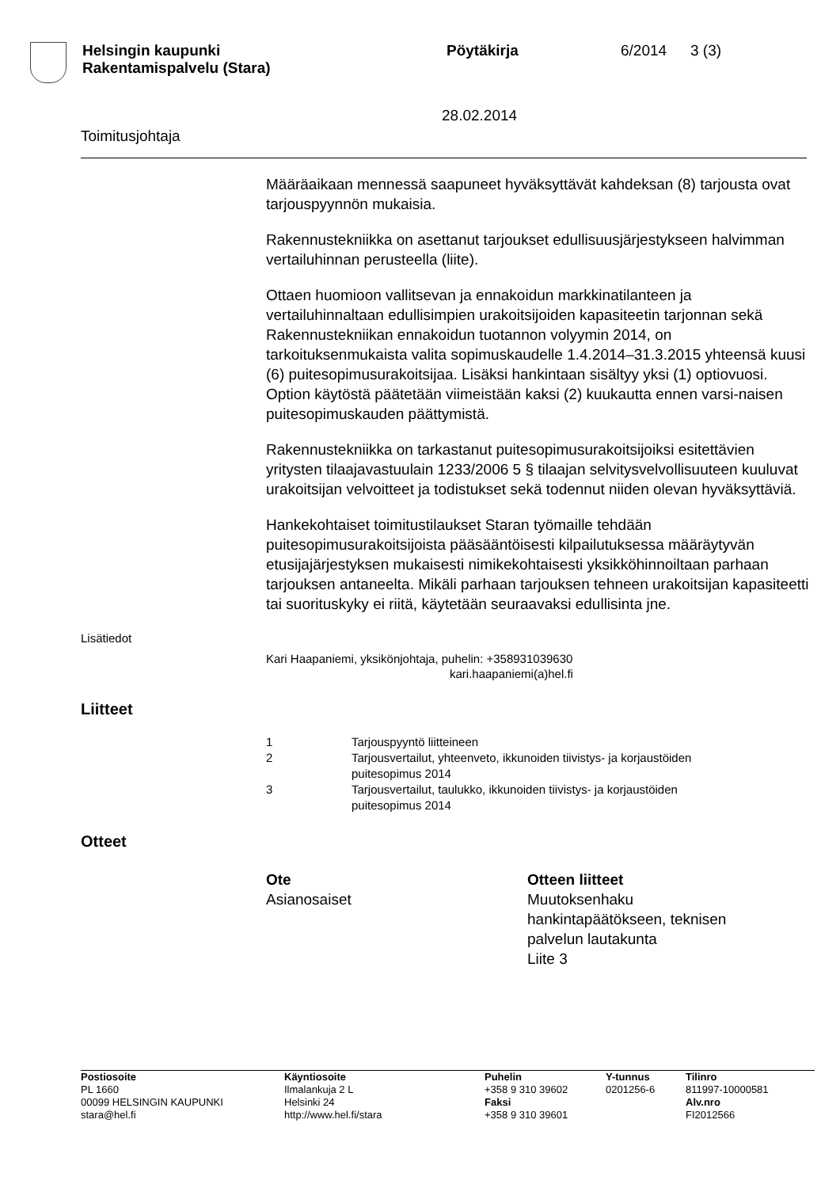Helsingin kaupunki
Rakentamispalvelu (Stara)
Pöytäkirja 6/2014 3 (3)
28.02.2014
Toimitusjohtaja
Määräaikaan mennessä saapuneet hyväksyttävät kahdeksan (8) tarjousta ovat tarjouspyynnön mukaisia.
Rakennustekniikka on asettanut tarjoukset edullisuusjärjestykseen halvimman vertailuhinnan perusteella (liite).
Ottaen huomioon vallitsevan ja ennakoidun markkinatilanteen ja vertailuhinnaltaan edullisimpien urakoitsijoiden kapasiteetin tarjonnan sekä Rakennustekniikan ennakoidun tuotannon volyymin 2014, on tarkoituksenmukaista valita sopimuskaudelle 1.4.2014–31.3.2015 yhteensä kuusi (6) puitesopimusurakoitsijaa. Lisäksi hankintaan sisältyy yksi (1) optiovuosi. Option käytöstä päätetään viimeistään kaksi (2) kuukautta ennen varsi-naisen puitesopimuskauden päättymistä.
Rakennustekniikka on tarkastanut puitesopimusurakoitsijoiksi esitettävien yritysten tilaajavastuulain 1233/2006 5 § tilaajan selvitysvelvollisuuteen kuuluvat urakoitsijan velvoitteet ja todistukset sekä todennut niiden olevan hyväksyttäviä.
Hankekohtaiset toimitustilaukset Staran työmaille tehdään puitesopimusurakoitsijoista pääsääntöisesti kilpailutuksessa määräytyvän etusijajärjestyksen mukaisesti nimikekohtaisesti yksikköhinnoiltaan parhaan tarjouksen antaneelta. Mikäli parhaan tarjouksen tehneen urakoitsijan kapasiteetti tai suorituskyky ei riitä, käytetään seuraavaksi edullisinta jne.
Lisätiedot
Kari Haapaniemi, yksikönjohtaja, puhelin: +358931039630
kari.haapaniemi(a)hel.fi
Liitteet
| 1 | Tarjouspyyntö liitteineen |
| 2 | Tarjousvertailut, yhteenveto, ikkunoiden tiivistys- ja korjaustöiden puitesopimus 2014 |
| 3 | Tarjousvertailut, taulukko, ikkunoiden tiivistys- ja korjaustöiden puitesopimus 2014 |
Otteet
Ote
Asianosaiset
Otteen liitteet
Muutoksenhaku
hankintapäätökseen, teknisen
palvelun lautakunta
Liite 3
Postiosoite
PL 1660
00099 HELSINGIN KAUPUNKI
stara@hel.fi
Käyntiosoite
Ilmalankuja 2 L
Helsinki 24
http://www.hel.fi/stara
Puhelin
+358 9 310 39602
Faksi
+358 9 310 39601
Y-tunnus
0201256-6
Tilinro
811997-10000581
Alv.nro
FI2012566